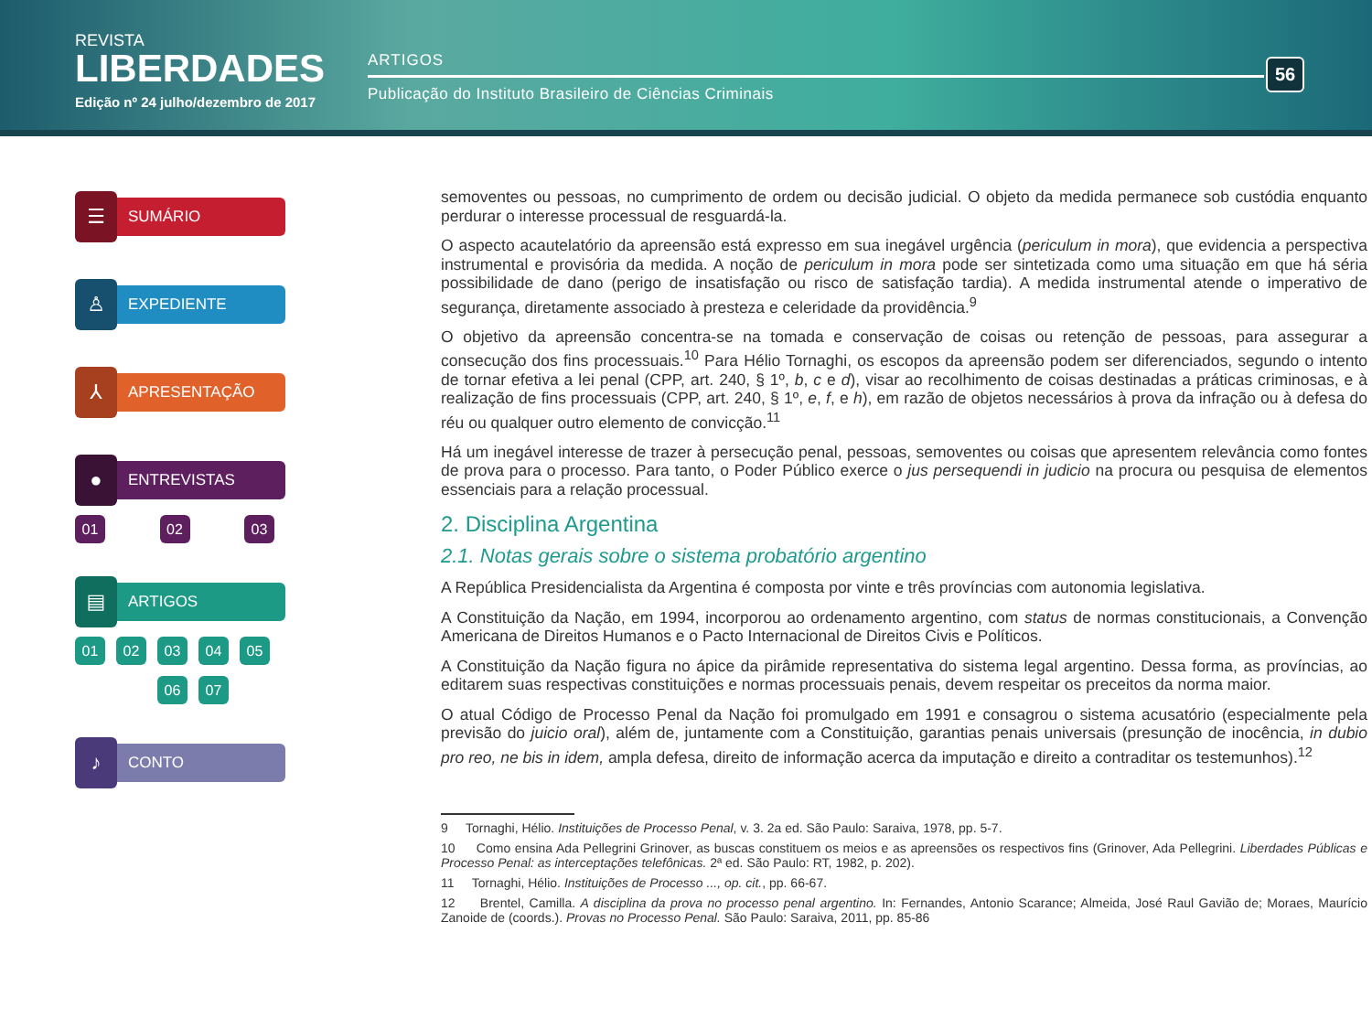REVISTA
LIBERDADES
Edição nº 24 julho/dezembro de 2017
ARTIGOS
Publicação do Instituto Brasileiro de Ciências Criminais
56
☰
SUMÁRIO
♙
EXPEDIENTE
⅄
APRESENTAÇÃO
●
ENTREVISTAS
01 02 03
▤
ARTIGOS
01 02 03 04 05 06 07
♪
CONTO
semoventes ou pessoas, no cumprimento de ordem ou decisão judicial. O objeto da medida permanece sob custódia enquanto perdurar o interesse processual de resguardá-la.
O aspecto acautelatório da apreensão está expresso em sua inegável urgência (periculum in mora), que evidencia a perspectiva instrumental e provisória da medida. A noção de periculum in mora pode ser sintetizada como uma situação em que há séria possibilidade de dano (perigo de insatisfação ou risco de satisfação tardia). A medida instrumental atende o imperativo de segurança, diretamente associado à presteza e celeridade da providência.<sup>9</sup>
O objetivo da apreensão concentra-se na tomada e conservação de coisas ou retenção de pessoas, para assegurar a consecução dos fins processuais.<sup>10</sup> Para Hélio Tornaghi, os escopos da apreensão podem ser diferenciados, segundo o intento de tornar efetiva a lei penal (CPP, art. 240, § 1º, b, c e d), visar ao recolhimento de coisas destinadas a práticas criminosas, e à realização de fins processuais (CPP, art. 240, § 1º, e, f, e h), em razão de objetos necessários à prova da infração ou à defesa do réu ou qualquer outro elemento de convicção.<sup>11</sup>
Há um inegável interesse de trazer à persecução penal, pessoas, semoventes ou coisas que apresentem relevância como fontes de prova para o processo. Para tanto, o Poder Público exerce o jus persequendi in judicio na procura ou pesquisa de elementos essenciais para a relação processual.
2. Disciplina Argentina
2.1. Notas gerais sobre o sistema probatório argentino
A República Presidencialista da Argentina é composta por vinte e três províncias com autonomia legislativa.
A Constituição da Nação, em 1994, incorporou ao ordenamento argentino, com status de normas constitucionais, a Convenção Americana de Direitos Humanos e o Pacto Internacional de Direitos Civis e Políticos.
A Constituição da Nação figura no ápice da pirâmide representativa do sistema legal argentino. Dessa forma, as províncias, ao editarem suas respectivas constituições e normas processuais penais, devem respeitar os preceitos da norma maior.
O atual Código de Processo Penal da Nação foi promulgado em 1991 e consagrou o sistema acusatório (especialmente pela previsão do juicio oral), além de, juntamente com a Constituição, garantias penais universais (presunção de inocência, in dubio pro reo, ne bis in idem, ampla defesa, direito de informação acerca da imputação e direito a contraditar os testemunhos).<sup>12</sup>
9 Tornaghi, Hélio. Instituições de Processo Penal, v. 3. 2a ed. São Paulo: Saraiva, 1978, pp. 5-7.
10 Como ensina Ada Pellegrini Grinover, as buscas constituem os meios e as apreensões os respectivos fins (Grinover, Ada Pellegrini. Liberdades Públicas e Processo Penal: as interceptações telefônicas. 2ª ed. São Paulo: RT, 1982, p. 202).
11 Tornaghi, Hélio. Instituições de Processo ..., op. cit., pp. 66-67.
12 Brentel, Camilla. A disciplina da prova no processo penal argentino. In: Fernandes, Antonio Scarance; Almeida, José Raul Gavião de; Moraes, Maurício Zanoide de (coords.). Provas no Processo Penal. São Paulo: Saraiva, 2011, pp. 85-86